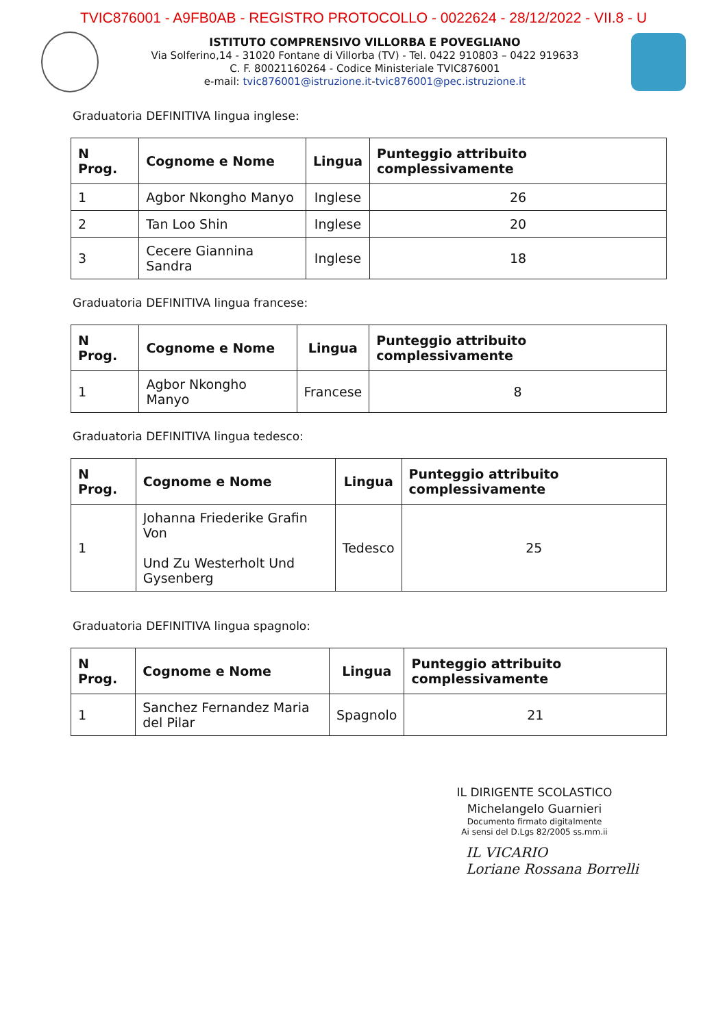TVIC876001 - A9FB0AB - REGISTRO PROTOCOLLO - 0022624 - 28/12/2022 - VII.8 - U
ISTITUTO COMPRENSIVO VILLORBA E POVEGLIANO
Via Solferino,14 - 31020 Fontane di Villorba (TV) - Tel. 0422 910803 – 0422 919633
C. F. 80021160264 - Codice Ministeriale TVIC876001
e-mail: tvic876001@istruzione.it-tvic876001@pec.istruzione.it
Graduatoria DEFINITIVA lingua inglese:
| N Prog. | Cognome e Nome | Lingua | Punteggio attribuito complessivamente |
| --- | --- | --- | --- |
| 1 | Agbor Nkongho Manyo | Inglese | 26 |
| 2 | Tan Loo Shin | Inglese | 20 |
| 3 | Cecere Giannina Sandra | Inglese | 18 |
Graduatoria DEFINITIVA lingua francese:
| N Prog. | Cognome e Nome | Lingua | Punteggio attribuito complessivamente |
| --- | --- | --- | --- |
| 1 | Agbor Nkongho Manyo | Francese | 8 |
Graduatoria DEFINITIVA lingua tedesco:
| N Prog. | Cognome e Nome | Lingua | Punteggio attribuito complessivamente |
| --- | --- | --- | --- |
| 1 | Johanna Friederike Grafin Von Und Zu Westerholt Und Gysenberg | Tedesco | 25 |
Graduatoria DEFINITIVA lingua spagnolo:
| N Prog. | Cognome e Nome | Lingua | Punteggio attribuito complessivamente |
| --- | --- | --- | --- |
| 1 | Sanchez Fernandez Maria del Pilar | Spagnolo | 21 |
IL DIRIGENTE SCOLASTICO
Michelangelo Guarnieri
Documento firmato digitalmente
Ai sensi del D.Lgs 82/2005 ss.mm.ii
IL VICARIO
Loriane Rossana Borrelli